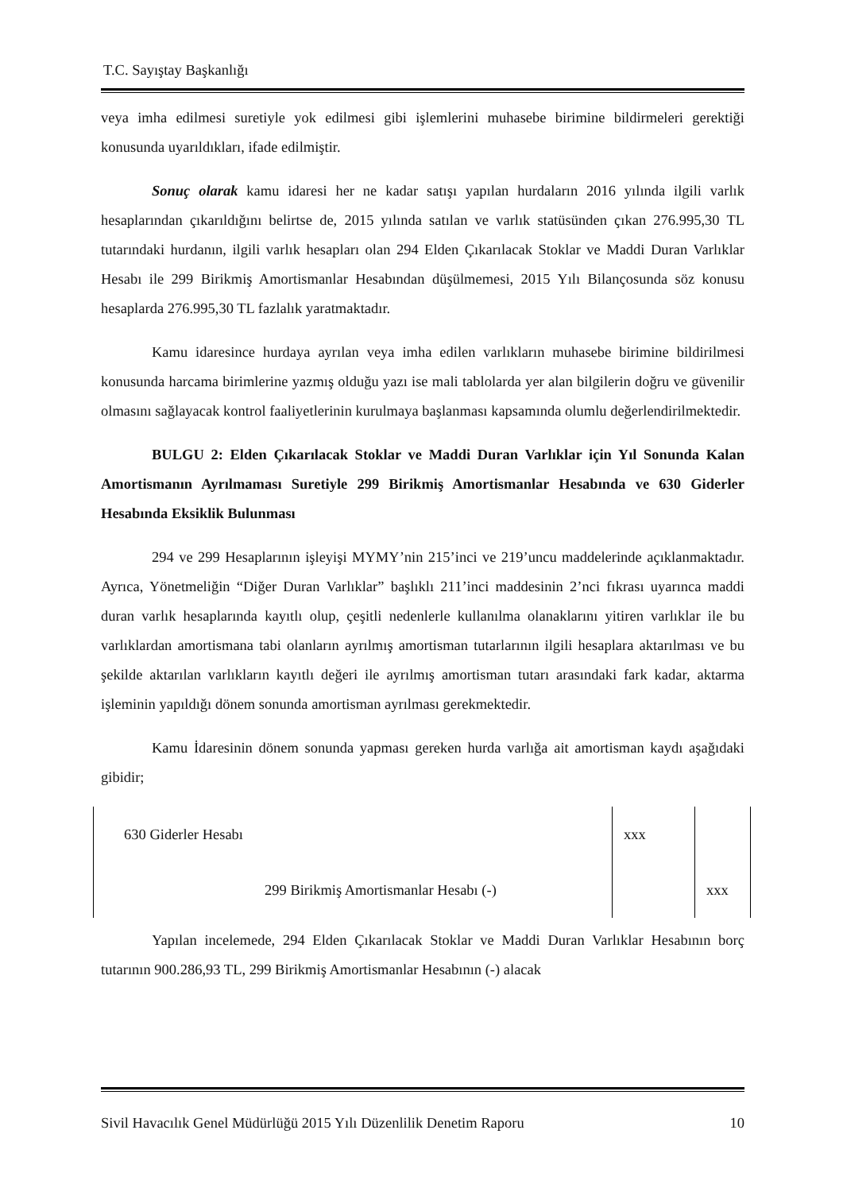T.C. Sayıştay Başkanlığı
veya imha edilmesi suretiyle yok edilmesi gibi işlemlerini muhasebe birimine bildirmeleri gerektiği konusunda uyarıldıkları, ifade edilmiştir.
Sonuç olarak kamu idaresi her ne kadar satışı yapılan hurdaların 2016 yılında ilgili varlık hesaplarından çıkarıldığını belirtse de, 2015 yılında satılan ve varlık statüsünden çıkan 276.995,30 TL tutarındaki hurdanın, ilgili varlık hesapları olan 294 Elden Çıkarılacak Stoklar ve Maddi Duran Varlıklar Hesabı ile 299 Birikmiş Amortismanlar Hesabından düşülmemesi, 2015 Yılı Bilançosunda söz konusu hesaplarda 276.995,30 TL fazlalık yaratmaktadır.
Kamu idaresince hurdaya ayrılan veya imha edilen varlıkların muhasebe birimine bildirilmesi konusunda harcama birimlerine yazmış olduğu yazı ise mali tablolarda yer alan bilgilerin doğru ve güvenilir olmasını sağlayacak kontrol faaliyetlerinin kurulmaya başlanması kapsamında olumlu değerlendirilmektedir.
BULGU 2: Elden Çıkarılacak Stoklar ve Maddi Duran Varlıklar için Yıl Sonunda Kalan Amortismanın Ayrılmaması Suretiyle 299 Birikmiş Amortismanlar Hesabında ve 630 Giderler Hesabında Eksiklik Bulunması
294 ve 299 Hesaplarının işleyişi MYMY’nin 215’inci ve 219’uncu maddelerinde açıklanmaktadır. Ayrıca, Yönetmeliğin “Diğer Duran Varlıklar” başlıklı 211’inci maddesinin 2’nci fıkrası uyarınca maddi duran varlık hesaplarında kayıtlı olup, çeşitli nedenlerle kullanılma olanaklarını yitiren varlıklar ile bu varlıklardan amortismana tabi olanların ayrılmış amortisman tutarlarının ilgili hesaplara aktarılması ve bu şekilde aktarılan varlıkların kayıtlı değeri ile ayrılmış amortisman tutarı arasındaki fark kadar, aktarma işleminin yapıldığı dönem sonunda amortisman ayrılması gerekmektedir.
Kamu İdaresinin dönem sonunda yapması gereken hurda varlığa ait amortisman kaydı aşağıdaki gibidir;
| 630 Giderler Hesabı | xxx | |
| 299 Birikmiş Amortismanlar Hesabı (-) | | xxx |
Yapılan incelemede, 294 Elden Çıkarılacak Stoklar ve Maddi Duran Varlıklar Hesabının borç tutarının 900.286,93 TL, 299 Birikmiş Amortismanlar Hesabının (-) alacak
Sivil Havacılık Genel Müdürlüğü 2015 Yılı Düzenlilik Denetim Raporu 10